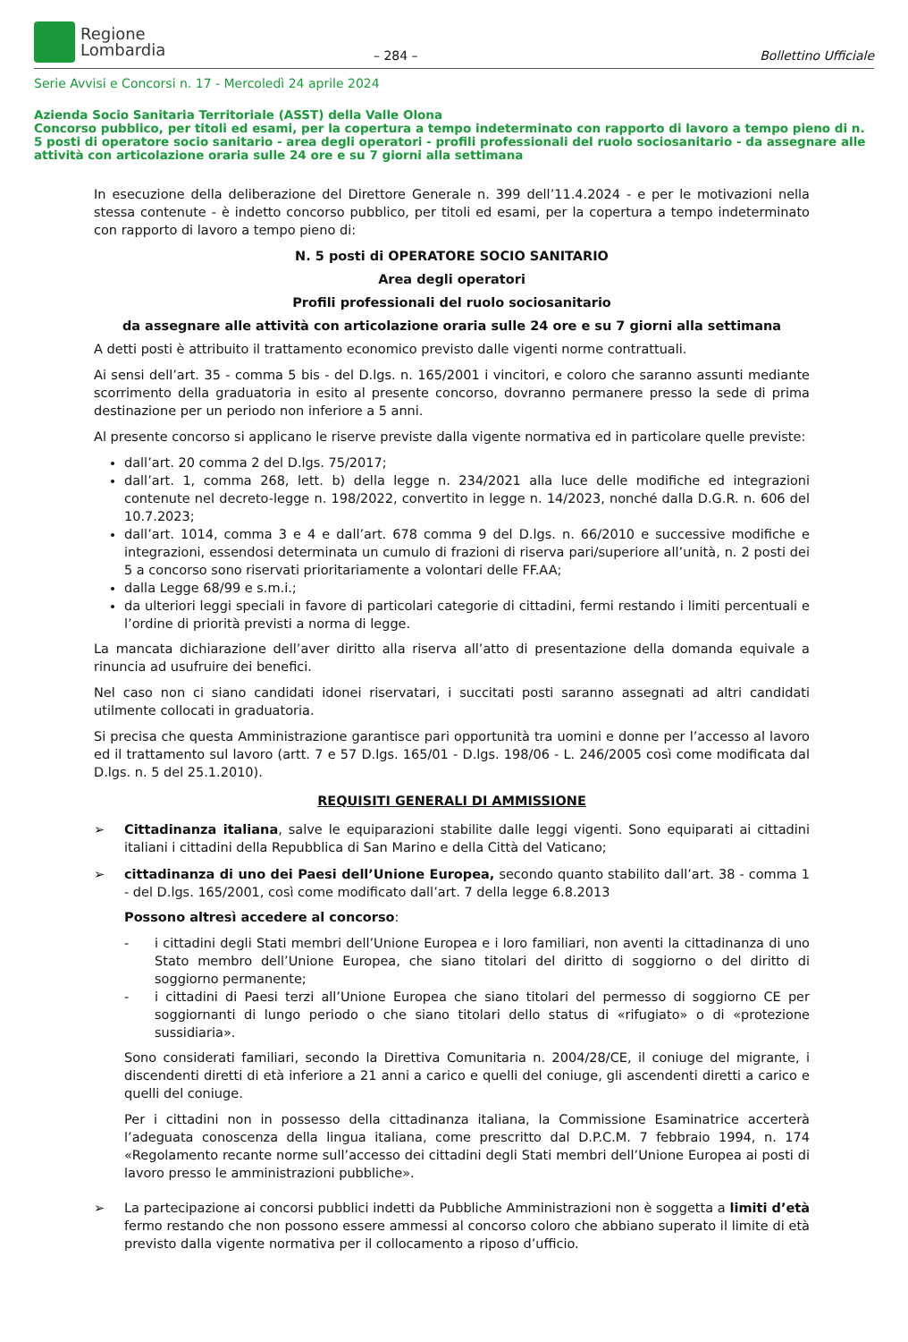Regione
Lombardia
– 284 –
Bollettino Ufficiale
Serie Avvisi e Concorsi n. 17 - Mercoledì 24 aprile 2024
Azienda Socio Sanitaria Territoriale (ASST) della Valle Olona
Concorso pubblico, per titoli ed esami, per la copertura a tempo indeterminato con rapporto di lavoro a tempo pieno di n. 5 posti di operatore socio sanitario - area degli operatori - profili professionali del ruolo sociosanitario - da assegnare alle attività con articolazione oraria sulle 24 ore e su 7 giorni alla settimana
In esecuzione della deliberazione del Direttore Generale n. 399 dell’11.4.2024 - e per le motivazioni nella stessa contenute - è indetto concorso pubblico, per titoli ed esami, per la copertura a tempo indeterminato con rapporto di lavoro a tempo pieno di:
N. 5 posti di OPERATORE SOCIO SANITARIO
Area degli operatori
Profili professionali del ruolo sociosanitario
da assegnare alle attività con articolazione oraria sulle 24 ore e su 7 giorni alla settimana
A detti posti è attribuito il trattamento economico previsto dalle vigenti norme contrattuali.
Ai sensi dell’art. 35 - comma 5 bis - del D.lgs. n. 165/2001 i vincitori, e coloro che saranno assunti mediante scorrimento della graduatoria in esito al presente concorso, dovranno permanere presso la sede di prima destinazione per un periodo non inferiore a 5 anni.
Al presente concorso si applicano le riserve previste dalla vigente normativa ed in particolare quelle previste:
dall’art. 20 comma 2 del D.lgs. 75/2017;
dall’art. 1, comma 268, lett. b) della legge n. 234/2021 alla luce delle modifiche ed integrazioni contenute nel decreto-legge n. 198/2022, convertito in legge n. 14/2023, nonché dalla D.G.R. n. 606 del 10.7.2023;
dall’art. 1014, comma 3 e 4 e dall’art. 678 comma 9 del D.lgs. n. 66/2010 e successive modifiche e integrazioni, essendosi determinata un cumulo di frazioni di riserva pari/superiore all’unità, n. 2 posti dei 5 a concorso sono riservati prioritariamente a volontari delle FF.AA;
dalla Legge 68/99 e s.m.i.;
da ulteriori leggi speciali in favore di particolari categorie di cittadini, fermi restando i limiti percentuali e l’ordine di priorità previsti a norma di legge.
La mancata dichiarazione dell’aver diritto alla riserva all’atto di presentazione della domanda equivale a rinuncia ad usufruire dei benefici.
Nel caso non ci siano candidati idonei riservatari, i succitati posti saranno assegnati ad altri candidati utilmente collocati in graduatoria.
Si precisa che questa Amministrazione garantisce pari opportunità tra uomini e donne per l’accesso al lavoro ed il trattamento sul lavoro (artt. 7 e 57 D.lgs. 165/01 - D.lgs. 198/06 - L. 246/2005 così come modificata dal D.lgs. n. 5 del 25.1.2010).
REQUISITI GENERALI DI AMMISSIONE
➢ Cittadinanza italiana, salve le equiparazioni stabilite dalle leggi vigenti. Sono equiparati ai cittadini italiani i cittadini della Repubblica di San Marino e della Città del Vaticano;
➢ cittadinanza di uno dei Paesi dell’Unione Europea, secondo quanto stabilito dall’art. 38 - comma 1 - del D.lgs. 165/2001, così come modificato dall’art. 7 della legge 6.8.2013
Possono altresì accedere al concorso:
- i cittadini degli Stati membri dell’Unione Europea e i loro familiari, non aventi la cittadinanza di uno Stato membro dell’Unione Europea, che siano titolari del diritto di soggiorno o del diritto di soggiorno permanente;
- i cittadini di Paesi terzi all’Unione Europea che siano titolari del permesso di soggiorno CE per soggiornanti di lungo periodo o che siano titolari dello status di «rifugiato» o di «protezione sussidiaria».
Sono considerati familiari, secondo la Direttiva Comunitaria n. 2004/28/CE, il coniuge del migrante, i discendenti diretti di età inferiore a 21 anni a carico e quelli del coniuge, gli ascendenti diretti a carico e quelli del coniuge.
Per i cittadini non in possesso della cittadinanza italiana, la Commissione Esaminatrice accerterà l’adeguata conoscenza della lingua italiana, come prescritto dal D.P.C.M. 7 febbraio 1994, n. 174 «Regolamento recante norme sull’accesso dei cittadini degli Stati membri dell’Unione Europea ai posti di lavoro presso le amministrazioni pubbliche».
➢ La partecipazione ai concorsi pubblici indetti da Pubbliche Amministrazioni non è soggetta a limiti d’età fermo restando che non possono essere ammessi al concorso coloro che abbiano superato il limite di età previsto dalla vigente normativa per il collocamento a riposo d’ufficio.